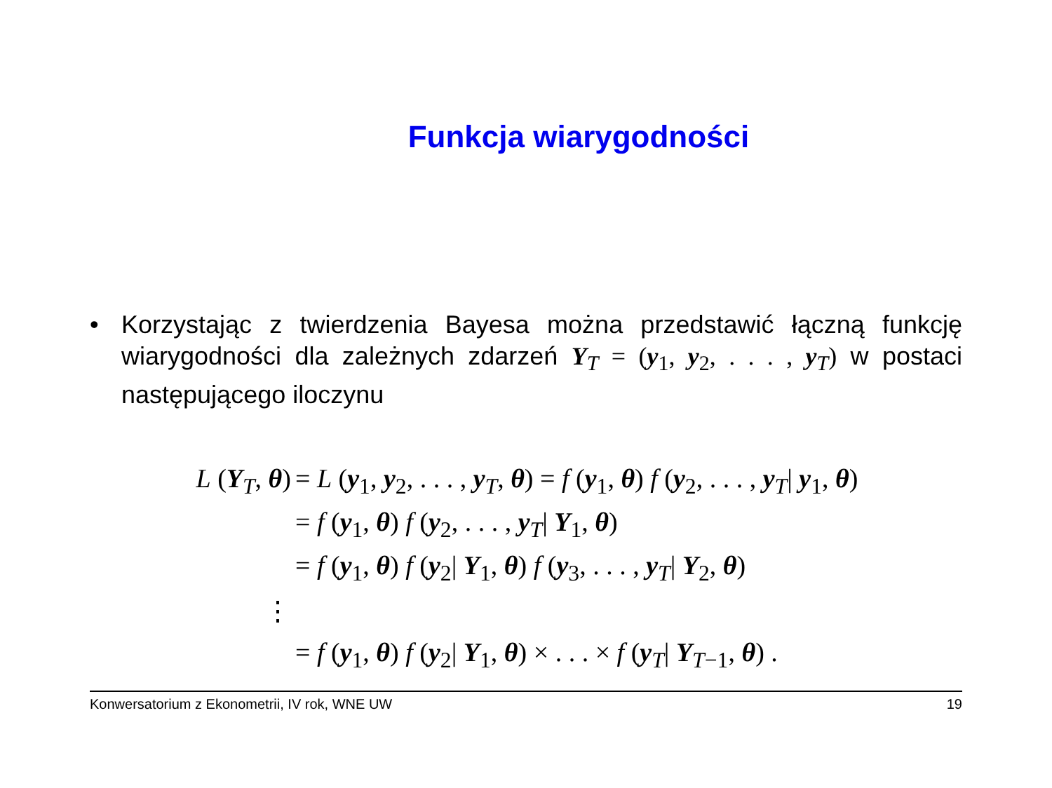Funkcja wiarygodności
• Korzystając z twierdzenia Bayesa można przedstawić łączną funkcję wiarygodności dla zależnych zdarzeń Y<sub>T</sub> = (y<sub>1</sub>, y<sub>2</sub>, . . . , y<sub>T</sub>) w postaci następującego iloczynu
L (Y<sub>T</sub>, θ) = L (y<sub>1</sub>, y<sub>2</sub>, . . . , y<sub>T</sub>, θ) = f (y<sub>1</sub>, θ) f (y<sub>2</sub>, . . . , y<sub>T</sub>| y<sub>1</sub>, θ)
= f (y<sub>1</sub>, θ) f (y<sub>2</sub>, . . . , y<sub>T</sub>| Y<sub>1</sub>, θ)
= f (y<sub>1</sub>, θ) f (y<sub>2</sub>| Y<sub>1</sub>, θ) f (y<sub>3</sub>, . . . , y<sub>T</sub>| Y<sub>2</sub>, θ)
⋮
= f (y<sub>1</sub>, θ) f (y<sub>2</sub>| Y<sub>1</sub>, θ) × . . . × f (y<sub>T</sub>| Y<sub>T−1</sub>, θ) .
Konwersatorium z Ekonometrii, IV rok, WNE UW 19